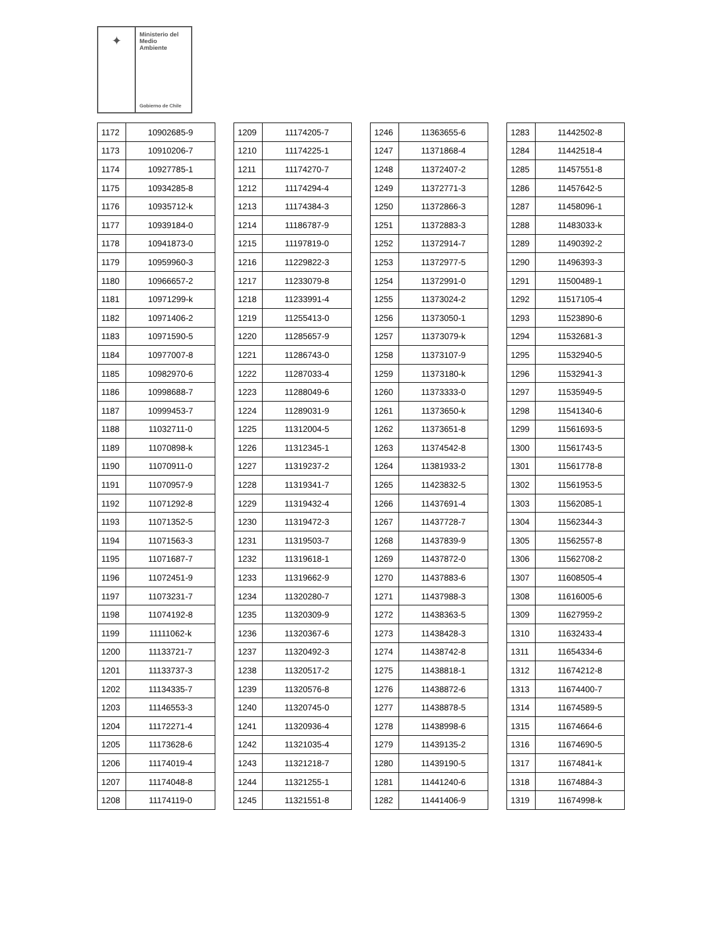✦
Ministerio del
Medio
Ambiente
Gobierno de Chile
| 1172 | 10902685-9 |
| 1173 | 10910206-7 |
| 1174 | 10927785-1 |
| 1175 | 10934285-8 |
| 1176 | 10935712-k |
| 1177 | 10939184-0 |
| 1178 | 10941873-0 |
| 1179 | 10959960-3 |
| 1180 | 10966657-2 |
| 1181 | 10971299-k |
| 1182 | 10971406-2 |
| 1183 | 10971590-5 |
| 1184 | 10977007-8 |
| 1185 | 10982970-6 |
| 1186 | 10998688-7 |
| 1187 | 10999453-7 |
| 1188 | 11032711-0 |
| 1189 | 11070898-k |
| 1190 | 11070911-0 |
| 1191 | 11070957-9 |
| 1192 | 11071292-8 |
| 1193 | 11071352-5 |
| 1194 | 11071563-3 |
| 1195 | 11071687-7 |
| 1196 | 11072451-9 |
| 1197 | 11073231-7 |
| 1198 | 11074192-8 |
| 1199 | 11111062-k |
| 1200 | 11133721-7 |
| 1201 | 11133737-3 |
| 1202 | 11134335-7 |
| 1203 | 11146553-3 |
| 1204 | 11172271-4 |
| 1205 | 11173628-6 |
| 1206 | 11174019-4 |
| 1207 | 11174048-8 |
| 1208 | 11174119-0 |
| 1209 | 11174205-7 |
| 1210 | 11174225-1 |
| 1211 | 11174270-7 |
| 1212 | 11174294-4 |
| 1213 | 11174384-3 |
| 1214 | 11186787-9 |
| 1215 | 11197819-0 |
| 1216 | 11229822-3 |
| 1217 | 11233079-8 |
| 1218 | 11233991-4 |
| 1219 | 11255413-0 |
| 1220 | 11285657-9 |
| 1221 | 11286743-0 |
| 1222 | 11287033-4 |
| 1223 | 11288049-6 |
| 1224 | 11289031-9 |
| 1225 | 11312004-5 |
| 1226 | 11312345-1 |
| 1227 | 11319237-2 |
| 1228 | 11319341-7 |
| 1229 | 11319432-4 |
| 1230 | 11319472-3 |
| 1231 | 11319503-7 |
| 1232 | 11319618-1 |
| 1233 | 11319662-9 |
| 1234 | 11320280-7 |
| 1235 | 11320309-9 |
| 1236 | 11320367-6 |
| 1237 | 11320492-3 |
| 1238 | 11320517-2 |
| 1239 | 11320576-8 |
| 1240 | 11320745-0 |
| 1241 | 11320936-4 |
| 1242 | 11321035-4 |
| 1243 | 11321218-7 |
| 1244 | 11321255-1 |
| 1245 | 11321551-8 |
| 1246 | 11363655-6 |
| 1247 | 11371868-4 |
| 1248 | 11372407-2 |
| 1249 | 11372771-3 |
| 1250 | 11372866-3 |
| 1251 | 11372883-3 |
| 1252 | 11372914-7 |
| 1253 | 11372977-5 |
| 1254 | 11372991-0 |
| 1255 | 11373024-2 |
| 1256 | 11373050-1 |
| 1257 | 11373079-k |
| 1258 | 11373107-9 |
| 1259 | 11373180-k |
| 1260 | 11373333-0 |
| 1261 | 11373650-k |
| 1262 | 11373651-8 |
| 1263 | 11374542-8 |
| 1264 | 11381933-2 |
| 1265 | 11423832-5 |
| 1266 | 11437691-4 |
| 1267 | 11437728-7 |
| 1268 | 11437839-9 |
| 1269 | 11437872-0 |
| 1270 | 11437883-6 |
| 1271 | 11437988-3 |
| 1272 | 11438363-5 |
| 1273 | 11438428-3 |
| 1274 | 11438742-8 |
| 1275 | 11438818-1 |
| 1276 | 11438872-6 |
| 1277 | 11438878-5 |
| 1278 | 11438998-6 |
| 1279 | 11439135-2 |
| 1280 | 11439190-5 |
| 1281 | 11441240-6 |
| 1282 | 11441406-9 |
| 1283 | 11442502-8 |
| 1284 | 11442518-4 |
| 1285 | 11457551-8 |
| 1286 | 11457642-5 |
| 1287 | 11458096-1 |
| 1288 | 11483033-k |
| 1289 | 11490392-2 |
| 1290 | 11496393-3 |
| 1291 | 11500489-1 |
| 1292 | 11517105-4 |
| 1293 | 11523890-6 |
| 1294 | 11532681-3 |
| 1295 | 11532940-5 |
| 1296 | 11532941-3 |
| 1297 | 11535949-5 |
| 1298 | 11541340-6 |
| 1299 | 11561693-5 |
| 1300 | 11561743-5 |
| 1301 | 11561778-8 |
| 1302 | 11561953-5 |
| 1303 | 11562085-1 |
| 1304 | 11562344-3 |
| 1305 | 11562557-8 |
| 1306 | 11562708-2 |
| 1307 | 11608505-4 |
| 1308 | 11616005-6 |
| 1309 | 11627959-2 |
| 1310 | 11632433-4 |
| 1311 | 11654334-6 |
| 1312 | 11674212-8 |
| 1313 | 11674400-7 |
| 1314 | 11674589-5 |
| 1315 | 11674664-6 |
| 1316 | 11674690-5 |
| 1317 | 11674841-k |
| 1318 | 11674884-3 |
| 1319 | 11674998-k |